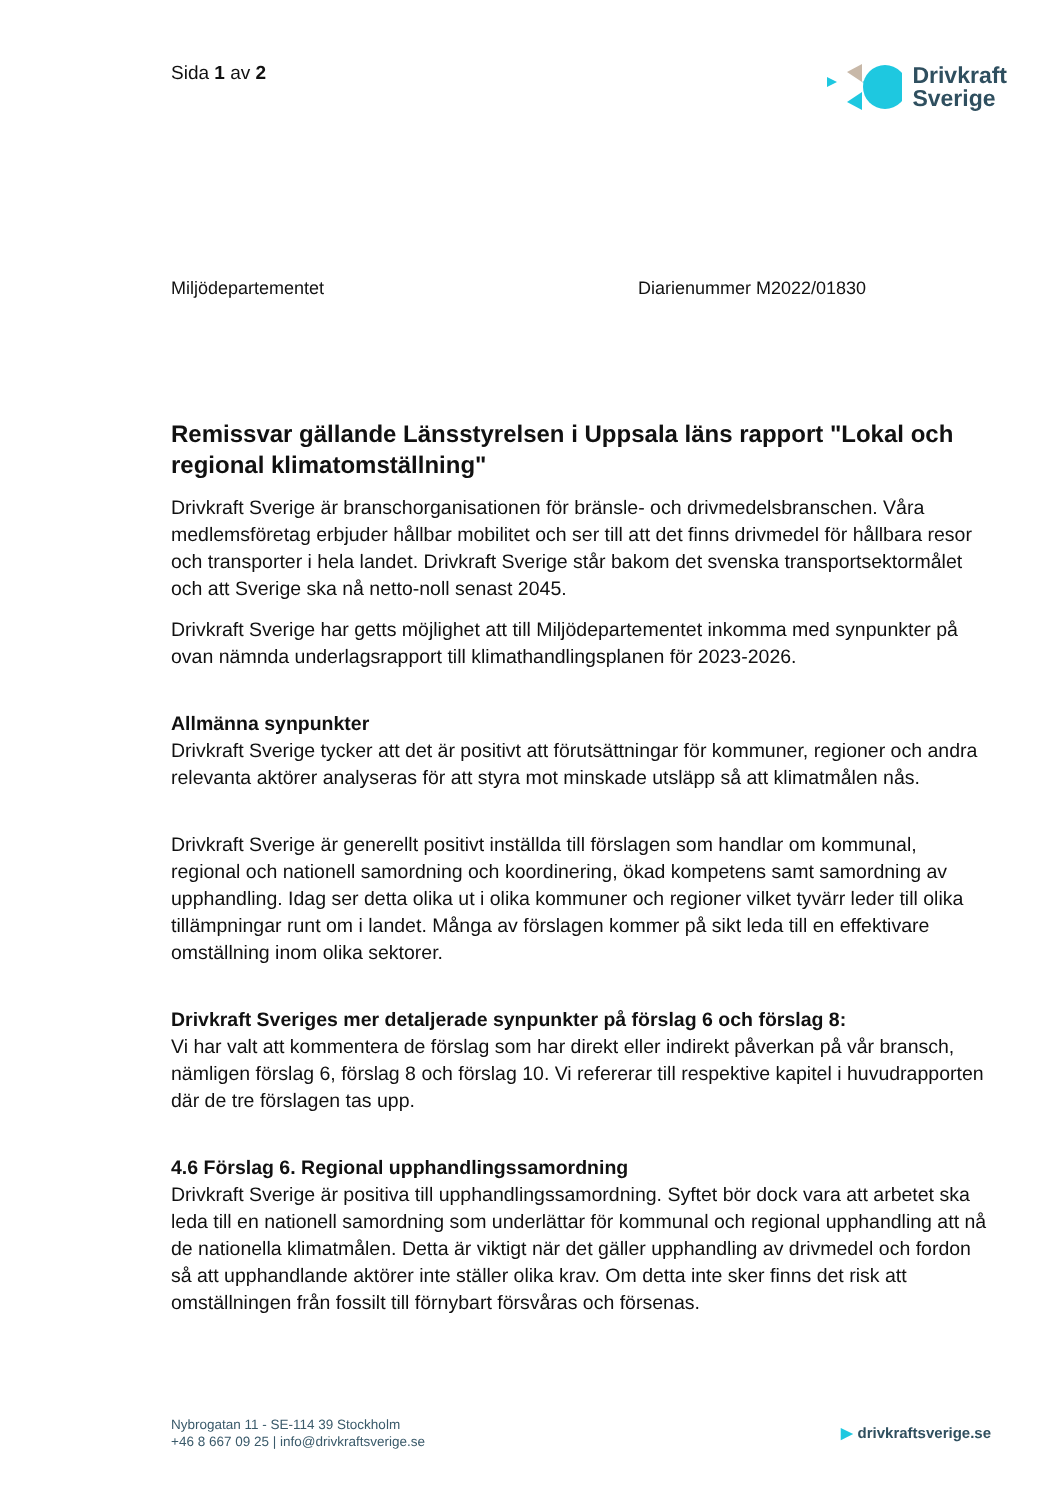Sida 1 av 2
Drivkraft
Sverige
Miljödepartementet Diarienummer M2022/01830
Remissvar gällande Länsstyrelsen i Uppsala läns rapport "Lokal och regional klimatomställning"
Drivkraft Sverige är branschorganisationen för bränsle- och drivmedelsbranschen. Våra medlemsföretag erbjuder hållbar mobilitet och ser till att det finns drivmedel för hållbara resor och transporter i hela landet. Drivkraft Sverige står bakom det svenska transportsektormålet och att Sverige ska nå netto-noll senast 2045.
Drivkraft Sverige har getts möjlighet att till Miljödepartementet inkomma med synpunkter på ovan nämnda underlagsrapport till klimathandlingsplanen för 2023-2026.
Allmänna synpunkter
Drivkraft Sverige tycker att det är positivt att förutsättningar för kommuner, regioner och andra relevanta aktörer analyseras för att styra mot minskade utsläpp så att klimatmålen nås.
Drivkraft Sverige är generellt positivt inställda till förslagen som handlar om kommunal, regional och nationell samordning och koordinering, ökad kompetens samt samordning av upphandling. Idag ser detta olika ut i olika kommuner och regioner vilket tyvärr leder till olika tillämpningar runt om i landet. Många av förslagen kommer på sikt leda till en effektivare omställning inom olika sektorer.
Drivkraft Sveriges mer detaljerade synpunkter på förslag 6 och förslag 8:
Vi har valt att kommentera de förslag som har direkt eller indirekt påverkan på vår bransch, nämligen förslag 6, förslag 8 och förslag 10. Vi refererar till respektive kapitel i huvudrapporten där de tre förslagen tas upp.
4.6 Förslag 6. Regional upphandlingssamordning
Drivkraft Sverige är positiva till upphandlingssamordning. Syftet bör dock vara att arbetet ska leda till en nationell samordning som underlättar för kommunal och regional upphandling att nå de nationella klimatmålen. Detta är viktigt när det gäller upphandling av drivmedel och fordon så att upphandlande aktörer inte ställer olika krav. Om detta inte sker finns det risk att omställningen från fossilt till förnybart försvåras och försenas.
Nybrogatan 11 - SE-114 39 Stockholm
+46 8 667 09 25 | info@drivkraftsverige.se
▶ drivkraftsverige.se